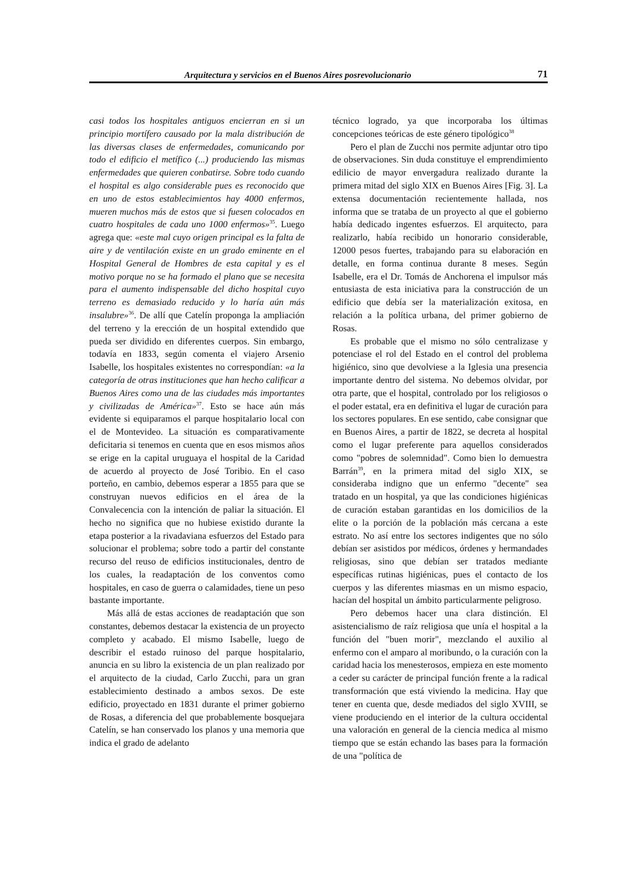Arquitectura y servicios en el Buenos Aires posrevolucionario 71
casi todos los hospitales antiguos encierran en si un principio mortífero causado por la mala distribución de las diversas clases de enfermedades, comunicando por todo el edificio el metífico (...) produciendo las mismas enfermedades que quieren conbatirse. Sobre todo cuando el hospital es algo considerable pues es reconocido que en uno de estos establecimientos hay 4000 enfermos, mueren muchos más de estos que si fuesen colocados en cuatro hospitales de cada uno 1000 enfermos»<sup>35</sup>. Luego agrega que: «este mal cuyo origen principal es la falta de aire y de ventilación existe en un grado eminente en el Hospital General de Hombres de esta capital y es el motivo porque no se ha formado el plano que se necesita para el aumento indispensable del dicho hospital cuyo terreno es demasiado reducido y lo haría aún más insalubre»<sup>36</sup>. De allí que Catelín proponga la ampliación del terreno y la erección de un hospital extendido que pueda ser dividido en diferentes cuerpos. Sin embargo, todavía en 1833, según comenta el viajero Arsenio Isabelle, los hospitales existentes no correspondían: «a la categoría de otras instituciones que han hecho calificar a Buenos Aires como una de las ciudades más importantes y civilizadas de América»<sup>37</sup>. Esto se hace aún más evidente si equiparamos el parque hospitalario local con el de Montevideo. La situación es comparativamente deficitaria si tenemos en cuenta que en esos mismos años se erige en la capital uruguaya el hospital de la Caridad de acuerdo al proyecto de José Toribio. En el caso porteño, en cambio, debemos esperar a 1855 para que se construyan nuevos edificios en el área de la Convalecencia con la intención de paliar la situación. El hecho no significa que no hubiese existido durante la etapa posterior a la rivadaviana esfuerzos del Estado para solucionar el problema; sobre todo a partir del constante recurso del reuso de edificios institucionales, dentro de los cuales, la readaptación de los conventos como hospitales, en caso de guerra o calamidades, tiene un peso bastante importante.
Más allá de estas acciones de readaptación que son constantes, debemos destacar la existencia de un proyecto completo y acabado. El mismo Isabelle, luego de describir el estado ruinoso del parque hospitalario, anuncia en su libro la existencia de un plan realizado por el arquitecto de la ciudad, Carlo Zucchi, para un gran establecimiento destinado a ambos sexos. De este edificio, proyectado en 1831 durante el primer gobierno de Rosas, a diferencia del que probablemente bosquejara Catelín, se han conservado los planos y una memoria que indica el grado de adelanto
técnico logrado, ya que incorporaba los últimas concepciones teóricas de este género tipológico<sup>38</sup>
Pero el plan de Zucchi nos permite adjuntar otro tipo de observaciones. Sin duda constituye el emprendimiento edilicio de mayor envergadura realizado durante la primera mitad del siglo XIX en Buenos Aires [Fig. 3]. La extensa documentación recientemente hallada, nos informa que se trataba de un proyecto al que el gobierno había dedicado ingentes esfuerzos. El arquitecto, para realizarlo, había recibido un honorario considerable, 12000 pesos fuertes, trabajando para su elaboración en detalle, en forma continua durante 8 meses. Según Isabelle, era el Dr. Tomás de Anchorena el impulsor más entusiasta de esta iniciativa para la construcción de un edificio que debía ser la materialización exitosa, en relación a la política urbana, del primer gobierno de Rosas.
Es probable que el mismo no sólo centralizase y potenciase el rol del Estado en el control del problema higiénico, sino que devolviese a la Iglesia una presencia importante dentro del sistema. No debemos olvidar, por otra parte, que el hospital, controlado por los religiosos o el poder estatal, era en definitiva el lugar de curación para los sectores populares. En ese sentido, cabe consignar que en Buenos Aires, a partir de 1822, se decreta al hospital como el lugar preferente para aquellos considerados como "pobres de solemnidad". Como bien lo demuestra Barrán<sup>39</sup>, en la primera mitad del siglo XIX, se consideraba indigno que un enfermo "decente" sea tratado en un hospital, ya que las condiciones higiénicas de curación estaban garantidas en los domicilios de la elite o la porción de la población más cercana a este estrato. No así entre los sectores indigentes que no sólo debían ser asistidos por médicos, órdenes y hermandades religiosas, sino que debían ser tratados mediante específicas rutinas higiénicas, pues el contacto de los cuerpos y las diferentes miasmas en un mismo espacio, hacían del hospital un ámbito particularmente peligroso.
Pero debemos hacer una clara distinción. El asistencialismo de raíz religiosa que unía el hospital a la función del "buen morir", mezclando el auxilio al enfermo con el amparo al moribundo, o la curación con la caridad hacia los menesterosos, empieza en este momento a ceder su carácter de principal función frente a la radical transformación que está viviendo la medicina. Hay que tener en cuenta que, desde mediados del siglo XVIII, se viene produciendo en el interior de la cultura occidental una valoración en general de la ciencia medica al mismo tiempo que se están echando las bases para la formación de una "política de